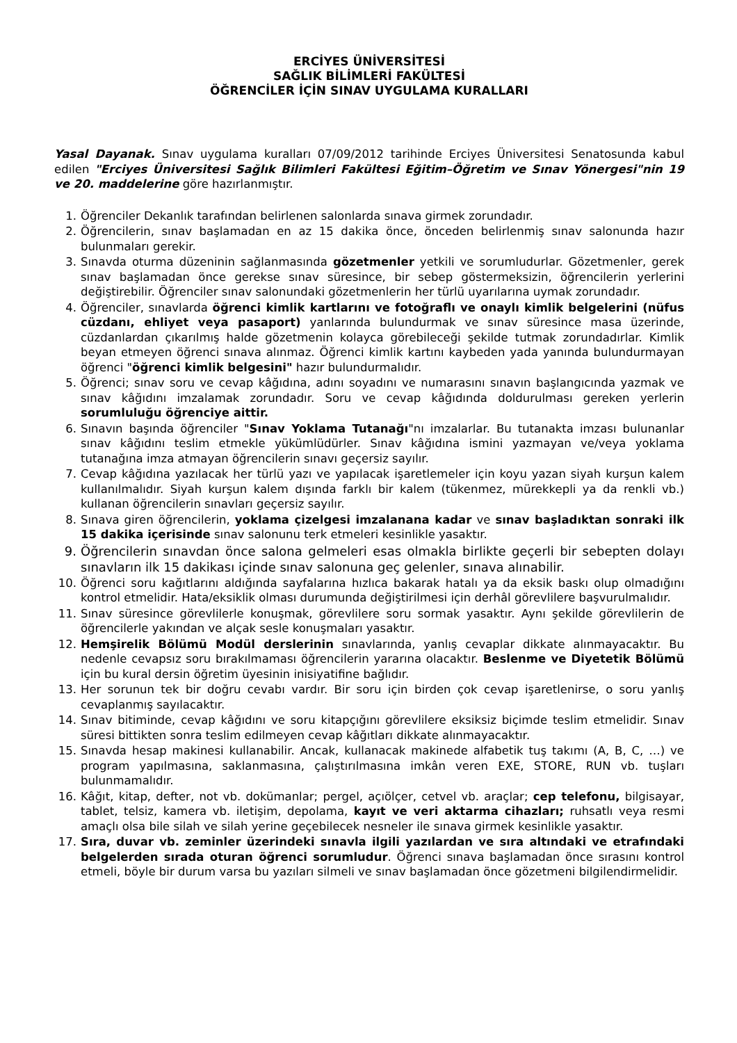ERCİYES ÜNİVERSİTESİ
SAĞLIK BİLİMLERİ FAKÜLTESİ
ÖĞRENCİLER İÇİN SINAV UYGULAMA KURALLARI
Yasal Dayanak. Sınav uygulama kuralları 07/09/2012 tarihinde Erciyes Üniversitesi Senatosunda kabul edilen "Erciyes Üniversitesi Sağlık Bilimleri Fakültesi Eğitim–Öğretim ve Sınav Yönergesi"nin 19 ve 20. maddelerine göre hazırlanmıştır.
1. Öğrenciler Dekanlık tarafından belirlenen salonlarda sınava girmek zorundadır.
2. Öğrencilerin, sınav başlamadan en az 15 dakika önce, önceden belirlenmiş sınav salonunda hazır bulunmaları gerekir.
3. Sınavda oturma düzeninin sağlanmasında gözetmenler yetkili ve sorumludurlar. Gözetmenler, gerek sınav başlamadan önce gerekse sınav süresince, bir sebep göstermeksizin, öğrencilerin yerlerini değiştirebilir. Öğrenciler sınav salonundaki gözetmenlerin her türlü uyarılarına uymak zorundadır.
4. Öğrenciler, sınavlarda öğrenci kimlik kartlarını ve fotoğraflı ve onaylı kimlik belgelerini (nüfus cüzdanı, ehliyet veya pasaport) yanlarında bulundurmak ve sınav süresince masa üzerinde, cüzdanlardan çıkarılmış halde gözetmenin kolayca görebileceği şekilde tutmak zorundadırlar. Kimlik beyan etmeyen öğrenci sınava alınmaz. Öğrenci kimlik kartını kaybeden yada yanında bulundurmayan öğrenci "öğrenci kimlik belgesini" hazır bulundurmalıdır.
5. Öğrenci; sınav soru ve cevap kâğıdına, adını soyadını ve numarasını sınavın başlangıcında yazmak ve sınav kâğıdını imzalamak zorundadır. Soru ve cevap kâğıdında doldurulması gereken yerlerin sorumluluğu öğrenciye aittir.
6. Sınavın başında öğrenciler "Sınav Yoklama Tutanağı"nı imzalarlar. Bu tutanakta imzası bulunanlar sınav kâğıdını teslim etmekle yükümlüdürler. Sınav kâğıdına ismini yazmayan ve/veya yoklama tutanağına imza atmayan öğrencilerin sınavı geçersiz sayılır.
7. Cevap kâğıdına yazılacak her türlü yazı ve yapılacak işaretlemeler için koyu yazan siyah kurşun kalem kullanılmalıdır. Siyah kurşun kalem dışında farklı bir kalem (tükenmez, mürekkepli ya da renkli vb.) kullanan öğrencilerin sınavları geçersiz sayılır.
8. Sınava giren öğrencilerin, yoklama çizelgesi imzalanana kadar ve sınav başladıktan sonraki ilk 15 dakika içerisinde sınav salonunu terk etmeleri kesinlikle yasaktır.
9. Öğrencilerin sınavdan önce salona gelmeleri esas olmakla birlikte geçerli bir sebepten dolayı sınavların ilk 15 dakikası içinde sınav salonuna geç gelenler, sınava alınabilir.
10. Öğrenci soru kağıtlarını aldığında sayfalarına hızlıca bakarak hatalı ya da eksik baskı olup olmadığını kontrol etmelidir. Hata/eksiklik olması durumunda değiştirilmesi için derhâl görevlilere başvurulmalıdır.
11. Sınav süresince görevlilerle konuşmak, görevlilere soru sormak yasaktır. Aynı şekilde görevlilerin de öğrencilerle yakından ve alçak sesle konuşmaları yasaktır.
12. Hemşirelik Bölümü Modül derslerinin sınavlarında, yanlış cevaplar dikkate alınmayacaktır. Bu nedenle cevapsız soru bırakılmaması öğrencilerin yararına olacaktır. Beslenme ve Diyetetik Bölümü için bu kural dersin öğretim üyesinin inisiyatifine bağlıdır.
13. Her sorunun tek bir doğru cevabı vardır. Bir soru için birden çok cevap işaretlenirse, o soru yanlış cevaplanmış sayılacaktır.
14. Sınav bitiminde, cevap kâğıdını ve soru kitapçığını görevlilere eksiksiz biçimde teslim etmelidir. Sınav süresi bittikten sonra teslim edilmeyen cevap kâğıtları dikkate alınmayacaktır.
15. Sınavda hesap makinesi kullanabilir. Ancak, kullanacak makinede alfabetik tuş takımı (A, B, C, …) ve program yapılmasına, saklanmasına, çalıştırılmasına imkân veren EXE, STORE, RUN vb. tuşları bulunmamalıdır.
16. Kâğıt, kitap, defter, not vb. dokümanlar; pergel, açıölçer, cetvel vb. araçlar; cep telefonu, bilgisayar, tablet, telsiz, kamera vb. iletişim, depolama, kayıt ve veri aktarma cihazları; ruhsatlı veya resmi amaçlı olsa bile silah ve silah yerine geçebilecek nesneler ile sınava girmek kesinlikle yasaktır.
17. Sıra, duvar vb. zeminler üzerindeki sınavla ilgili yazılardan ve sıra altındaki ve etrafındaki belgelerden sırada oturan öğrenci sorumludur. Öğrenci sınava başlamadan önce sırasını kontrol etmeli, böyle bir durum varsa bu yazıları silmeli ve sınav başlamadan önce gözetmeni bilgilendirmelidir.